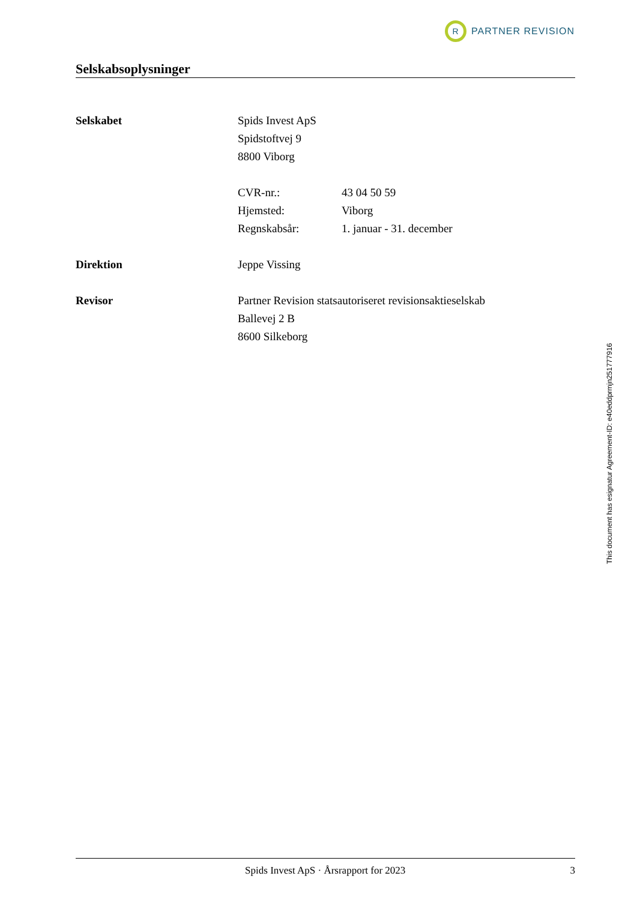R
PARTNER REVISION
Selskabsoplysninger
Selskabet Spids Invest ApS
Spidstoftvej 9
8800 Viborg
CVR-nr.: 43 04 50 59
Hjemsted: Viborg
Regnskabsår: 1. januar - 31. december
Direktion Jeppe Vissing
Revisor Partner Revision statsautoriseret revisionsaktieselskab
Ballevej 2 B
8600 Silkeborg
This document has esignatur Agreement-ID: e40eddprmjn251777916
Spids Invest ApS · Årsrapport for 2023 3